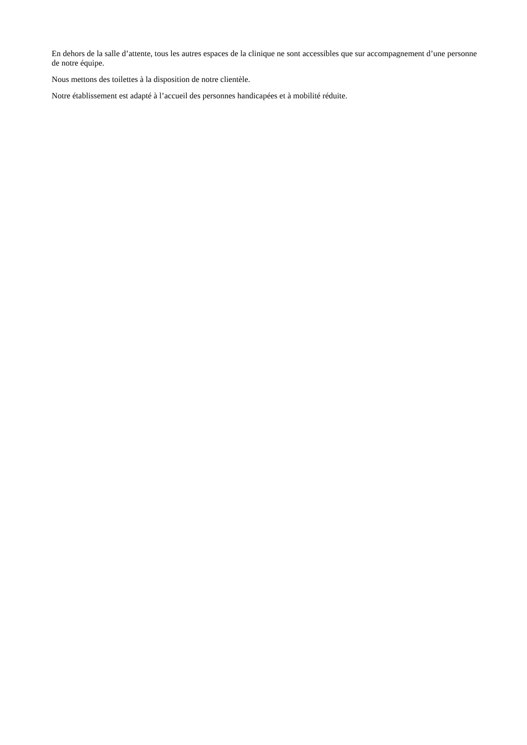En dehors de la salle d’attente, tous les autres espaces de la clinique ne sont accessibles que sur accompagnement d’une personne de notre équipe.
Nous mettons des toilettes à la disposition de notre clientèle.
Notre établissement est adapté à l’accueil des personnes handicapées et à mobilité réduite.